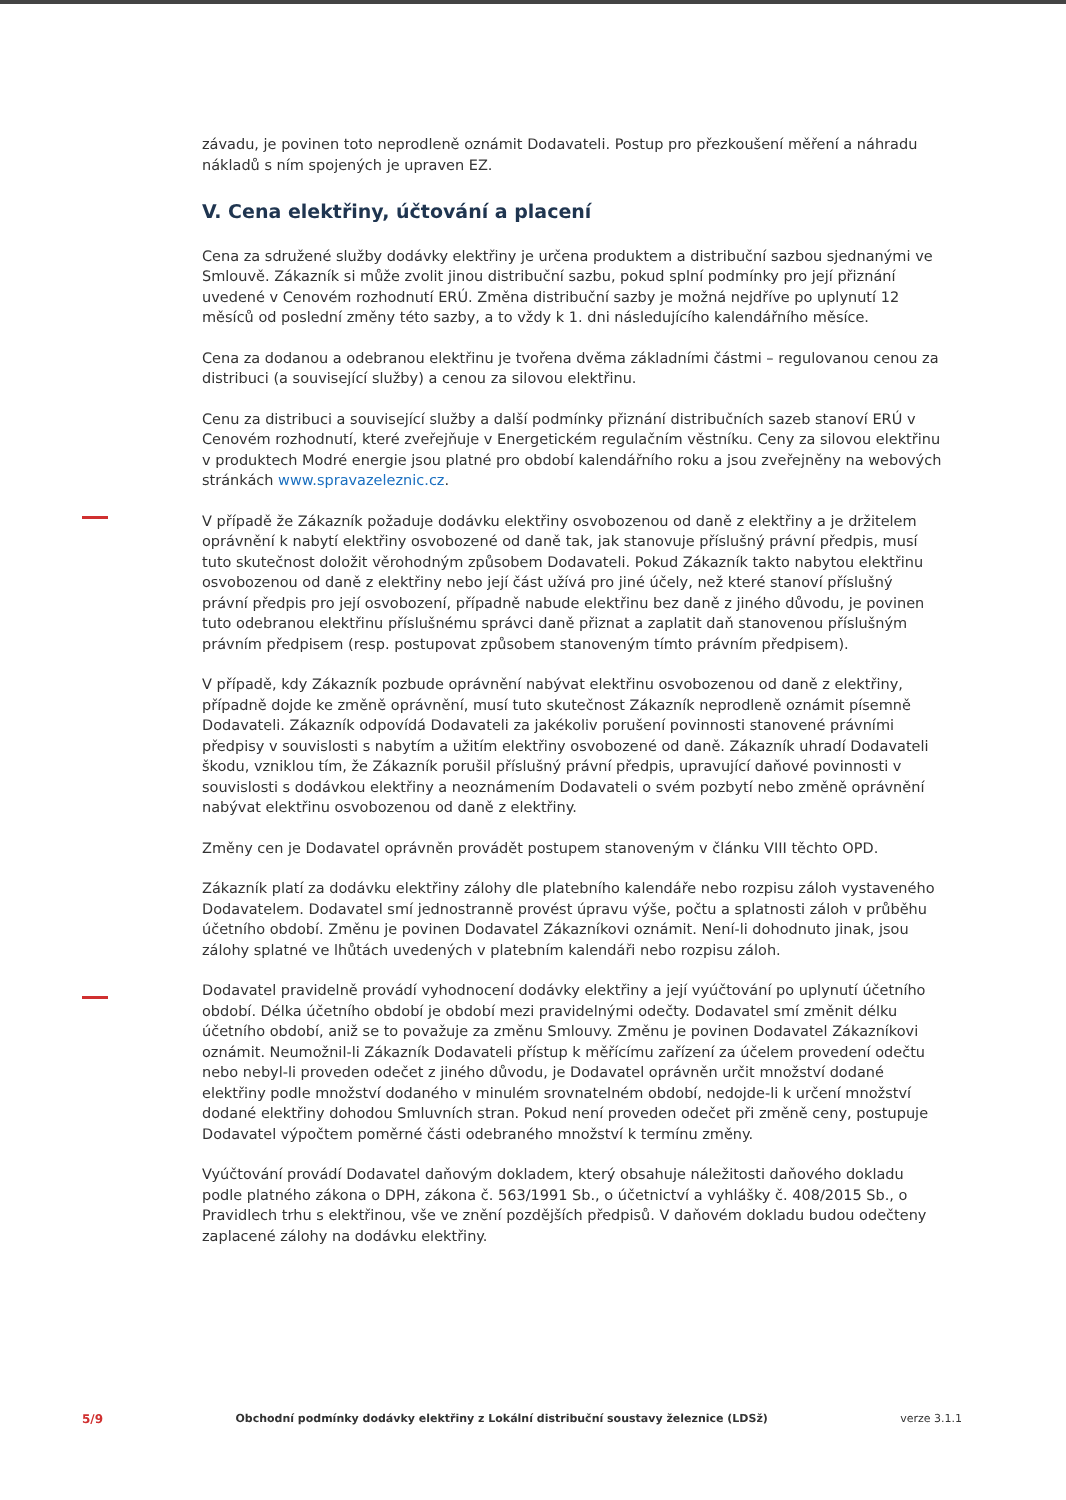závadu, je povinen toto neprodleně oznámit Dodavateli. Postup pro přezkoušení měření a náhradu nákladů s ním spojených je upraven EZ.
V. Cena elektřiny, účtování a placení
Cena za sdružené služby dodávky elektřiny je určena produktem a distribuční sazbou sjednanými ve Smlouvě. Zákazník si může zvolit jinou distribuční sazbu, pokud splní podmínky pro její přiznání uvedené v Cenovém rozhodnutí ERÚ. Změna distribuční sazby je možná nejdříve po uplynutí 12 měsíců od poslední změny této sazby, a to vždy k 1. dni následujícího kalendářního měsíce.
Cena za dodanou a odebranou elektřinu je tvořena dvěma základními částmi – regulovanou cenou za distribuci (a související služby) a cenou za silovou elektřinu.
Cenu za distribuci a související služby a další podmínky přiznání distribučních sazeb stanoví ERÚ v Cenovém rozhodnutí, které zveřejňuje v Energetickém regulačním věstníku. Ceny za silovou elektřinu v produktech Modré energie jsou platné pro období kalendářního roku a jsou zveřejněny na webových stránkách www.spravazeleznic.cz.
V případě že Zákazník požaduje dodávku elektřiny osvobozenou od daně z elektřiny a je držitelem oprávnění k nabytí elektřiny osvobozené od daně tak, jak stanovuje příslušný právní předpis, musí tuto skutečnost doložit věrohodným způsobem Dodavateli. Pokud Zákazník takto nabytou elektřinu osvobozenou od daně z elektřiny nebo její část užívá pro jiné účely, než které stanoví příslušný právní předpis pro její osvobození, případně nabude elektřinu bez daně z jiného důvodu, je povinen tuto odebranou elektřinu příslušnému správci daně přiznat a zaplatit daň stanovenou příslušným právním předpisem (resp. postupovat způsobem stanoveným tímto právním předpisem).
V případě, kdy Zákazník pozbude oprávnění nabývat elektřinu osvobozenou od daně z elektřiny, případně dojde ke změně oprávnění, musí tuto skutečnost Zákazník neprodleně oznámit písemně Dodavateli. Zákazník odpovídá Dodavateli za jakékoliv porušení povinnosti stanovené právními předpisy v souvislosti s nabytím a užitím elektřiny osvobozené od daně. Zákazník uhradí Dodavateli škodu, vzniklou tím, že Zákazník porušil příslušný právní předpis, upravující daňové povinnosti v souvislosti s dodávkou elektřiny a neoznámením Dodavateli o svém pozbytí nebo změně oprávnění nabývat elektřinu osvobozenou od daně z elektřiny.
Změny cen je Dodavatel oprávněn provádět postupem stanoveným v článku VIII těchto OPD.
Zákazník platí za dodávku elektřiny zálohy dle platebního kalendáře nebo rozpisu záloh vystaveného Dodavatelem. Dodavatel smí jednostranně provést úpravu výše, počtu a splatnosti záloh v průběhu účetního období. Změnu je povinen Dodavatel Zákazníkovi oznámit. Není-li dohodnuto jinak, jsou zálohy splatné ve lhůtách uvedených v platebním kalendáři nebo rozpisu záloh.
Dodavatel pravidelně provádí vyhodnocení dodávky elektřiny a její vyúčtování po uplynutí účetního období. Délka účetního období je období mezi pravidelnými odečty. Dodavatel smí změnit délku účetního období, aniž se to považuje za změnu Smlouvy. Změnu je povinen Dodavatel Zákazníkovi oznámit. Neumožnil-li Zákazník Dodavateli přístup k měřícímu zařízení za účelem provedení odečtu nebo nebyl-li proveden odečet z jiného důvodu, je Dodavatel oprávněn určit množství dodané elektřiny podle množství dodaného v minulém srovnatelném období, nedojde-li k určení množství dodané elektřiny dohodou Smluvních stran. Pokud není proveden odečet při změně ceny, postupuje Dodavatel výpočtem poměrné části odebraného množství k termínu změny.
Vyúčtování provádí Dodavatel daňovým dokladem, který obsahuje náležitosti daňového dokladu podle platného zákona o DPH, zákona č. 563/1991 Sb., o účetnictví a vyhlášky č. 408/2015 Sb., o Pravidlech trhu s elektřinou, vše ve znění pozdějších předpisů. V daňovém dokladu budou odečteny zaplacené zálohy na dodávku elektřiny.
5/9 Obchodní podmínky dodávky elektřiny z Lokální distribuční soustavy železnice (LDSž) verze 3.1.1